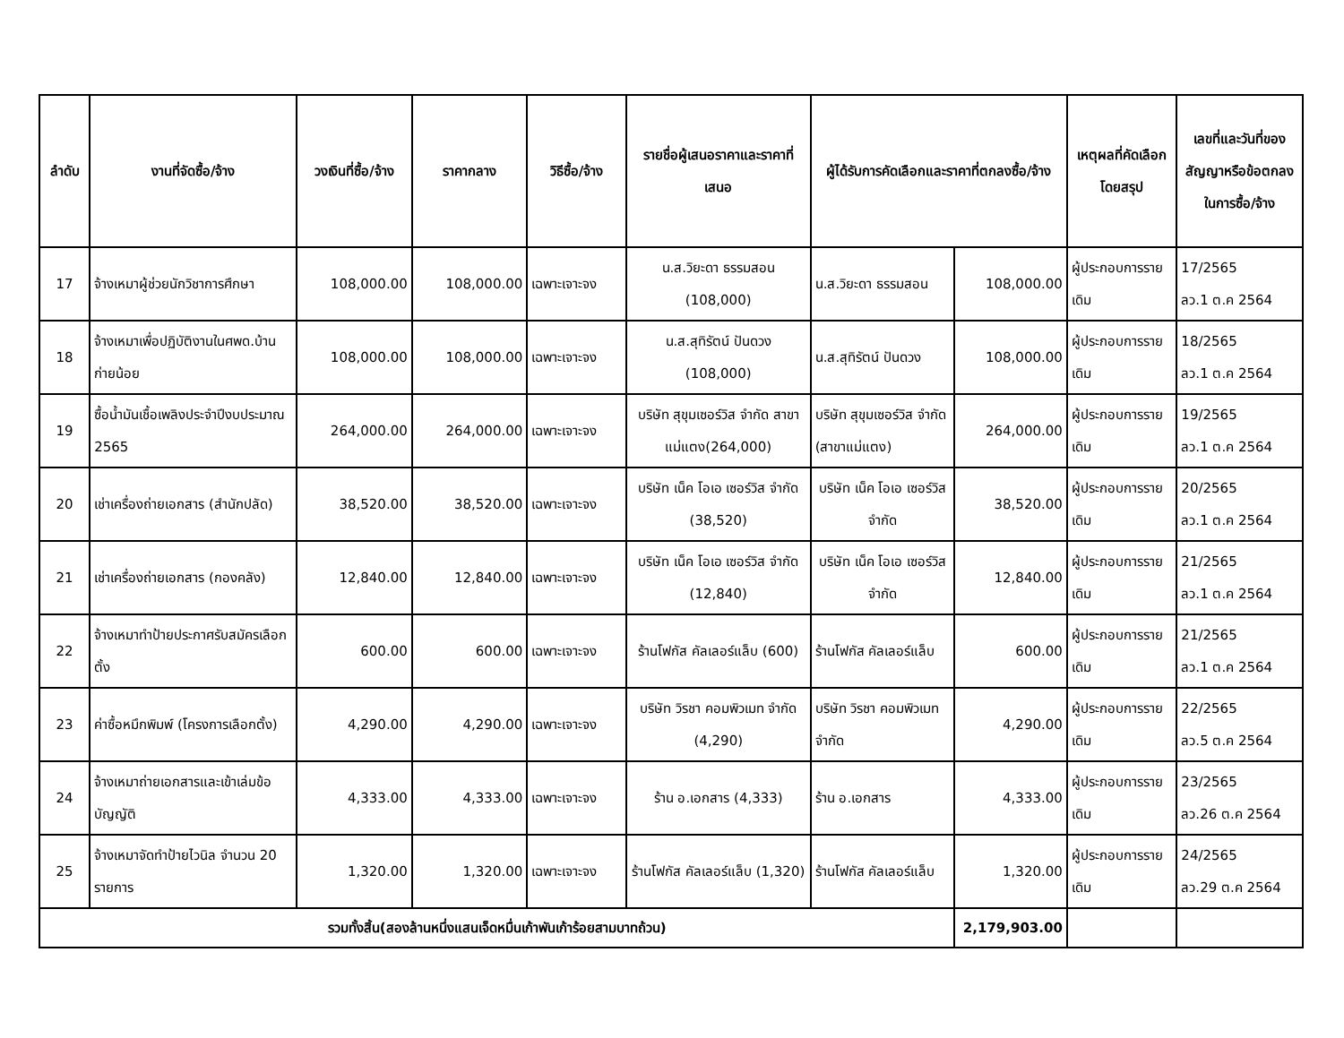| ลำดับ | งานที่จัดซื้อ/จ้าง | วงเงินที่ซื้อ/จ้าง | ราคากลาง | วิธีซื้อ/จ้าง | รายชื่อผู้เสนอราคาและราคาที่เสนอ | ผู้ได้รับการคัดเลือกและราคาที่ตกลงซื้อ/จ้าง | | เหตุผลที่คัดเลือกโดยสรุป | เลขที่และวันที่ของสัญญาหรือข้อตกลงในการซื้อ/จ้าง |
| --- | --- | --- | --- | --- | --- | --- | --- | --- | --- |
| 17 | จ้างเหมาผู้ช่วยนักวิชาการศึกษา | 108,000.00 | 108,000.00 | เฉพาะเจาะจง | น.ส.วิยะดา ธรรมสอน (108,000) | น.ส.วิยะดา ธรรมสอน | 108,000.00 | ผู้ประกอบการรายเดิม | 17/2565 ลว.1 ต.ค 2564 |
| 18 | จ้างเหมาเพื่อปฏิบัติงานในศพด.บ้านก่ายน้อย | 108,000.00 | 108,000.00 | เฉพาะเจาะจง | น.ส.สุทิรัตน์ ปันดวง (108,000) | น.ส.สุทิรัตน์ ปันดวง | 108,000.00 | ผู้ประกอบการรายเดิม | 18/2565 ลว.1 ต.ค 2564 |
| 19 | ซื้อน้ำมันเชื้อเพลิงประจำปีงบประมาณ 2565 | 264,000.00 | 264,000.00 | เฉพาะเจาะจง | บริษัท สุขุมเซอร์วิส จำกัด สาขาแม่แตง(264,000) | บริษัท สุขุมเซอร์วิส จำกัด (สาขาแม่แตง) | 264,000.00 | ผู้ประกอบการรายเดิม | 19/2565 ลว.1 ต.ค 2564 |
| 20 | เช่าเครื่องถ่ายเอกสาร (สำนักปลัด) | 38,520.00 | 38,520.00 | เฉพาะเจาะจง | บริษัท เน็ค โอเอ เซอร์วิส จำกัด (38,520) | บริษัท เน็ค โอเอ เซอร์วิส จำกัด | 38,520.00 | ผู้ประกอบการรายเดิม | 20/2565 ลว.1 ต.ค 2564 |
| 21 | เช่าเครื่องถ่ายเอกสาร (กองคลัง) | 12,840.00 | 12,840.00 | เฉพาะเจาะจง | บริษัท เน็ค โอเอ เซอร์วิส จำกัด (12,840) | บริษัท เน็ค โอเอ เซอร์วิส จำกัด | 12,840.00 | ผู้ประกอบการรายเดิม | 21/2565 ลว.1 ต.ค 2564 |
| 22 | จ้างเหมาทำป้ายประกาศรับสมัครเลือกตั้ง | 600.00 | 600.00 | เฉพาะเจาะจง | ร้านโฟกัส คัลเลอร์แล็บ (600) | ร้านโฟกัส คัลเลอร์แล็บ | 600.00 | ผู้ประกอบการรายเดิม | 21/2565 ลว.1 ต.ค 2564 |
| 23 | ค่าซื้อหมึกพิมพ์ (โครงการเลือกตั้ง) | 4,290.00 | 4,290.00 | เฉพาะเจาะจง | บริษัท วิรชา คอมพิวเมท จำกัด (4,290) | บริษัท วิรชา คอมพิวเมท จำกัด | 4,290.00 | ผู้ประกอบการรายเดิม | 22/2565 ลว.5 ต.ค 2564 |
| 24 | จ้างเหมาถ่ายเอกสารและเข้าเล่มข้อบัญญัติ | 4,333.00 | 4,333.00 | เฉพาะเจาะจง | ร้าน อ.เอกสาร (4,333) | ร้าน อ.เอกสาร | 4,333.00 | ผู้ประกอบการรายเดิม | 23/2565 ลว.26 ต.ค 2564 |
| 25 | จ้างเหมาจัดทำป้ายไวนิล จำนวน 20 รายการ | 1,320.00 | 1,320.00 | เฉพาะเจาะจง | ร้านโฟกัส คัลเลอร์แล็บ (1,320) | ร้านโฟกัส คัลเลอร์แล็บ | 1,320.00 | ผู้ประกอบการรายเดิม | 24/2565 ลว.29 ต.ค 2564 |
| รวมทั้งสิ้น(สองล้านหนึ่งแสนเจ็ดหมื่นเก้าพันเก้าร้อยสามบาทถ้วน) | | | | | | | 2,179,903.00 | | |